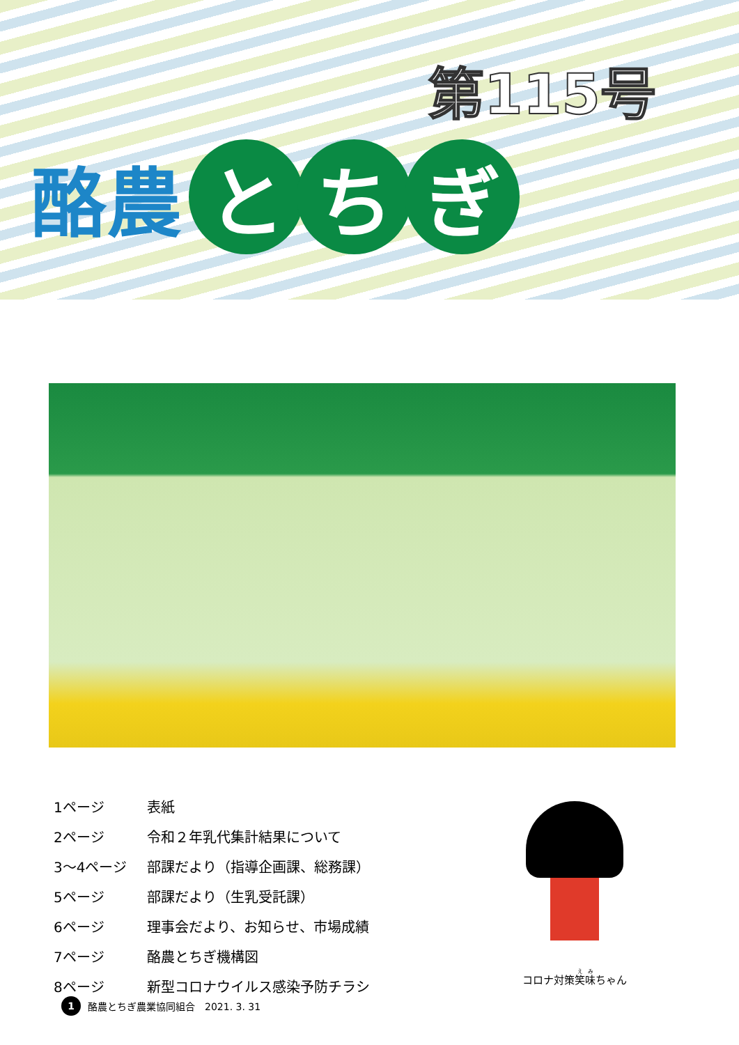第115号
酪農
とち ぎ
| 1ページ | 表紙 |
| 2ページ | 令和２年乳代集計結果について |
| 3～4ページ | 部課だより（指導企画課、総務課） |
| 5ページ | 部課だより（生乳受託課） |
| 6ページ | 理事会だより、お知らせ、市場成績 |
| 7ページ | 酪農とちぎ機構図 |
| 8ページ | 新型コロナウイルス感染予防チラシ |
コロナ対策笑味ちゃん
1 酪農とちぎ農業協同組合　2021. 3. 31